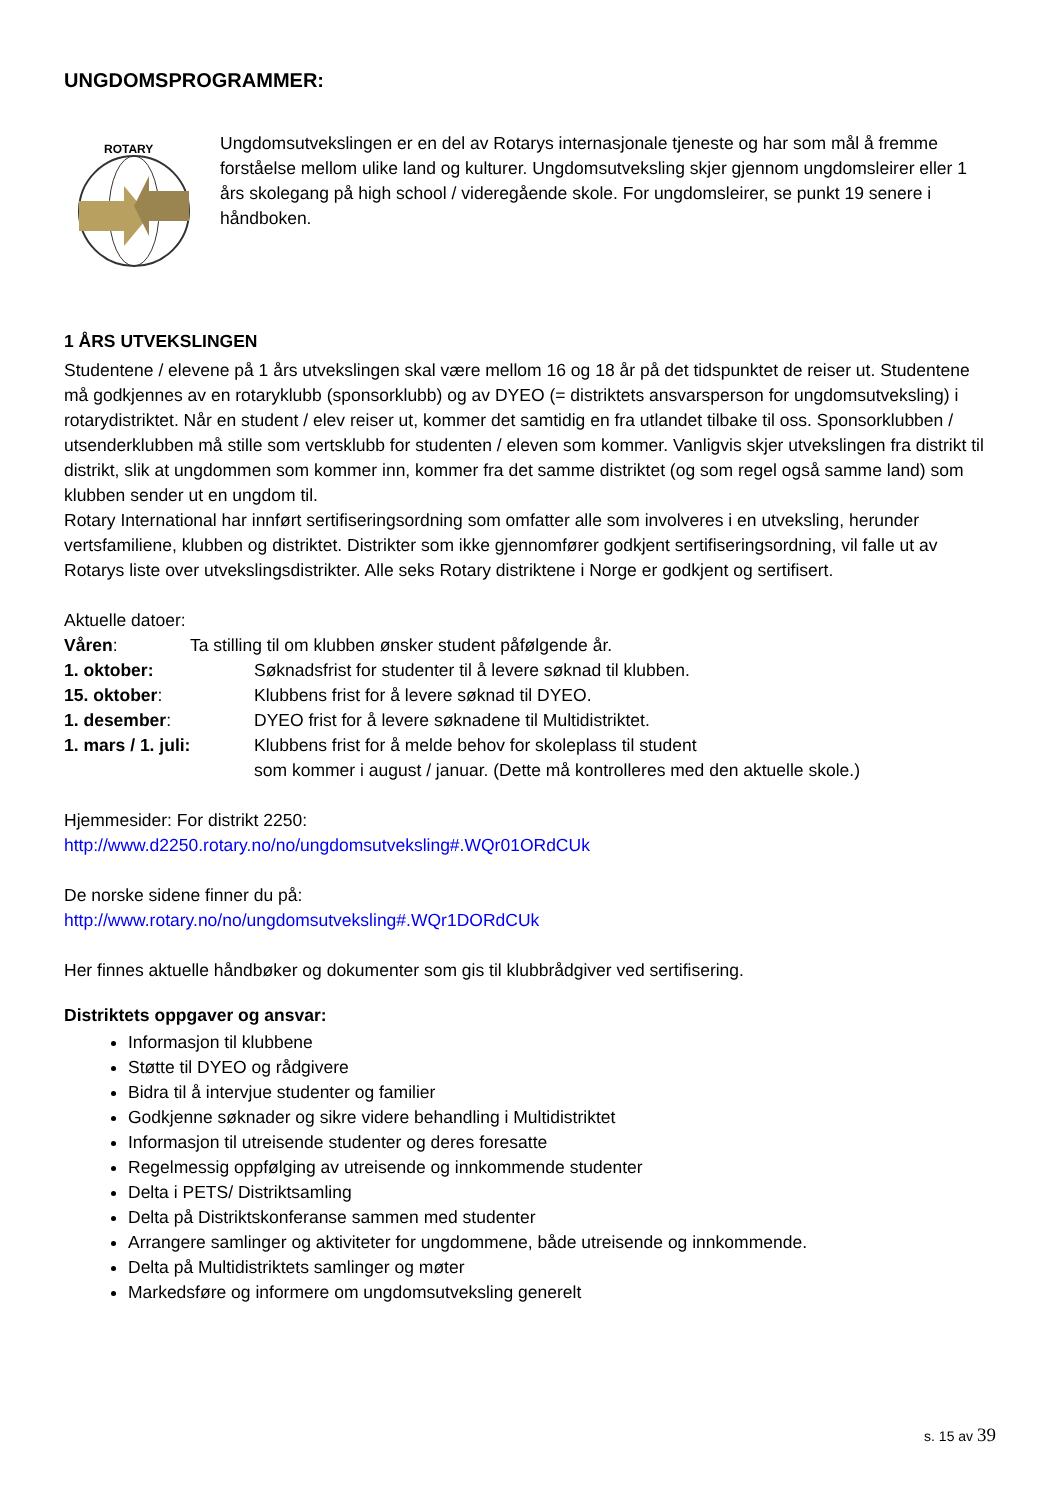UNGDOMSPROGRAMMER:
ROTARY
Ungdomsutvekslingen er en del av Rotarys internasjonale tjeneste og har som mål å fremme forståelse mellom ulike land og kulturer. Ungdomsutveksling skjer gjennom ungdomsleirer eller 1 års skolegang på high school / videregående skole. For ungdomsleirer, se punkt 19 senere i håndboken.
1 ÅRS UTVEKSLINGEN
Studentene / elevene på 1 års utvekslingen skal være mellom 16 og 18 år på det tidspunktet de reiser ut. Studentene må godkjennes av en rotaryklubb (sponsorklubb) og av DYEO (= distriktets ansvarsperson for ungdomsutveksling) i rotarydistriktet. Når en student / elev reiser ut, kommer det samtidig en fra utlandet tilbake til oss. Sponsorklubben / utsenderklubben må stille som vertsklubb for studenten / eleven som kommer. Vanligvis skjer utvekslingen fra distrikt til distrikt, slik at ungdommen som kommer inn, kommer fra det samme distriktet (og som regel også samme land) som klubben sender ut en ungdom til.
Rotary International har innført sertifiseringsordning som omfatter alle som involveres i en utveksling, herunder vertsfamiliene, klubben og distriktet. Distrikter som ikke gjennomfører godkjent sertifiseringsordning, vil falle ut av Rotarys liste over utvekslingsdistrikter. Alle seks Rotary distriktene i Norge er godkjent og sertifisert.
Aktuelle datoer:
Våren: Ta stilling til om klubben ønsker student påfølgende år.
1. oktober: Søknadsfrist for studenter til å levere søknad til klubben.
15. oktober: Klubbens frist for å levere søknad til DYEO.
1. desember: DYEO frist for å levere søknadene til Multidistriktet.
1. mars / 1. juli: Klubbens frist for å melde behov for skoleplass til student
som kommer i august / januar. (Dette må kontrolleres med den aktuelle skole.)
Hjemmesider: For distrikt 2250:
http://www.d2250.rotary.no/no/ungdomsutveksling#.WQr01ORdCUk
De norske sidene finner du på:
http://www.rotary.no/no/ungdomsutveksling#.WQr1DORdCUk
Her finnes aktuelle håndbøker og dokumenter som gis til klubbrådgiver ved sertifisering.
Distriktets oppgaver og ansvar:
Informasjon til klubbene
Støtte til DYEO og rådgivere
Bidra til å intervjue studenter og familier
Godkjenne søknader og sikre videre behandling i Multidistriktet
Informasjon til utreisende studenter og deres foresatte
Regelmessig oppfølging av utreisende og innkommende studenter
Delta i PETS/ Distriktsamling
Delta på Distriktskonferanse sammen med studenter
Arrangere samlinger og aktiviteter for ungdommene, både utreisende og innkommende.
Delta på Multidistriktets samlinger og møter
Markedsføre og informere om ungdomsutveksling generelt
s. 15 av 39